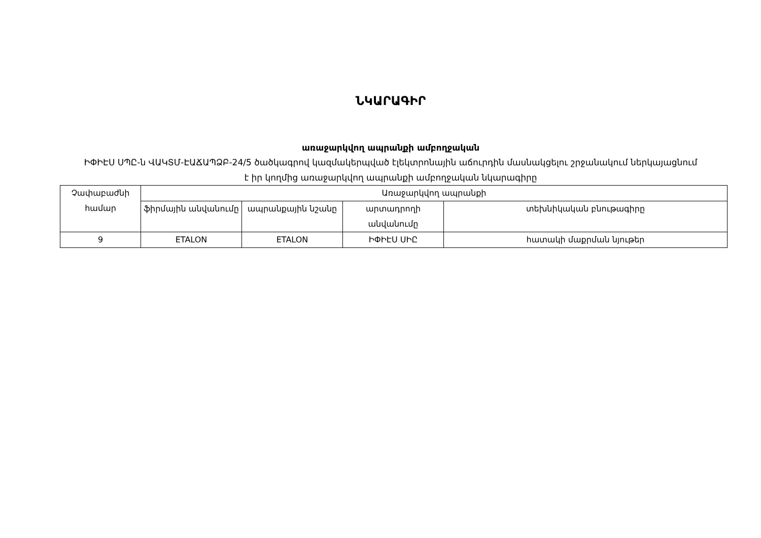ՆԿԱՐԱԳԻՐ
առաջարկվող ապրանքի ամբողջական
ԻՓԻԷՍ ՍՊԸ-ն ՎԱԿՏՄ-ԷԱՃԱՊՁԲ-24/5 ծածկագրով կազմակերպված էլեկտրոնային աճուրդին մասնակցելու շրջանակում ներկայացնում է իր կողմից առաջարկվող ապրանքի ամբողջական նկարագիրը
| Չափաբաժնի համար | Առաջարկվող ապրանքի | | | |
| --- | --- | --- | --- | --- |
| | ֆիրմային անվանումը | ապրանքային նշանը | արտադրողի անվանումը | տեխնիկական բնութագիրը |
| 9 | ETALON | ETALON | ԻՓԻԷՍ ՍԻԸ | հատակի մաքրման նյութեր |